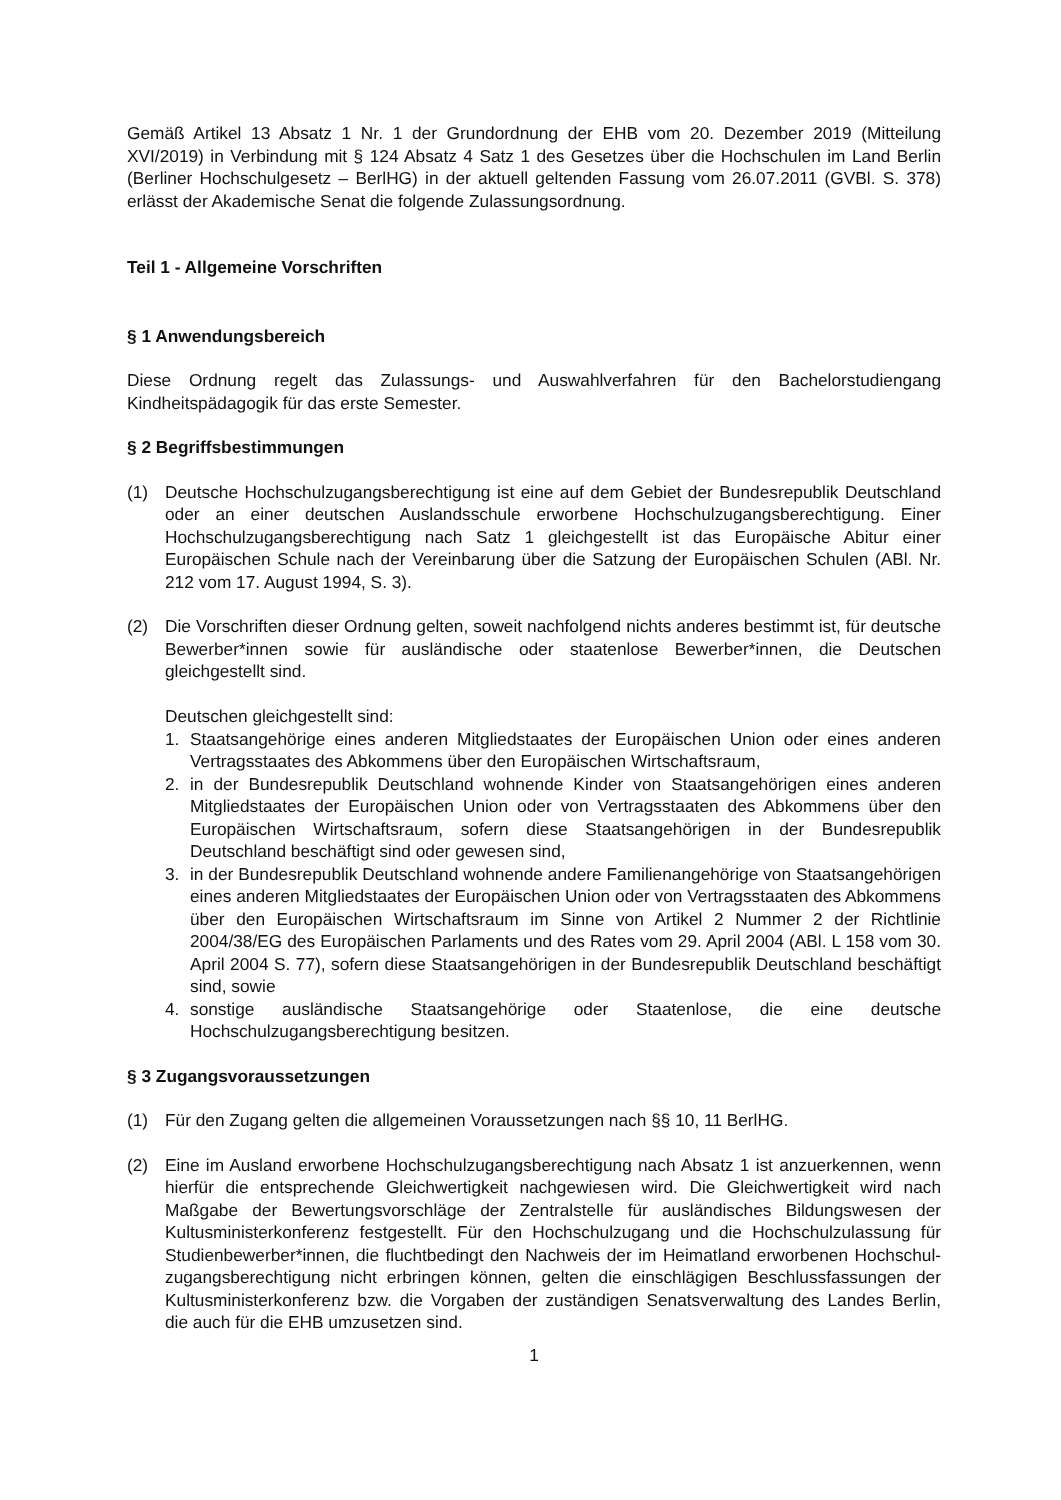Gemäß Artikel 13 Absatz 1 Nr. 1 der Grundordnung der EHB vom 20. Dezember 2019 (Mitteilung XVI/2019) in Verbindung mit § 124 Absatz 4 Satz 1 des Gesetzes über die Hochschulen im Land Berlin (Berliner Hochschulgesetz – BerlHG) in der aktuell geltenden Fassung vom 26.07.2011 (GVBl. S. 378) erlässt der Akademische Senat die folgende Zulassungsordnung.
Teil 1 - Allgemeine Vorschriften
§ 1 Anwendungsbereich
Diese Ordnung regelt das Zulassungs- und Auswahlverfahren für den Bachelorstudiengang Kindheitspädagogik für das erste Semester.
§ 2 Begriffsbestimmungen
(1) Deutsche Hochschulzugangsberechtigung ist eine auf dem Gebiet der Bundesrepublik Deutschland oder an einer deutschen Auslandsschule erworbene Hochschulzugangs­berechtigung. Einer Hochschulzugangsberechtigung nach Satz 1 gleichgestellt ist das Europäische Abitur einer Europäischen Schule nach der Vereinbarung über die Satzung der Europäischen Schulen (ABl. Nr. 212 vom 17. August 1994, S. 3).
(2) Die Vorschriften dieser Ordnung gelten, soweit nachfolgend nichts anderes bestimmt ist, für deutsche Bewerber*innen sowie für ausländische oder staatenlose Bewerber*innen, die Deutschen gleichgestellt sind.
Deutschen gleichgestellt sind:
1. Staatsangehörige eines anderen Mitgliedstaates der Europäischen Union oder eines anderen Vertragsstaates des Abkommens über den Europäischen Wirtschaftsraum,
2. in der Bundesrepublik Deutschland wohnende Kinder von Staatsangehörigen eines anderen Mitgliedstaates der Europäischen Union oder von Vertragsstaaten des Abkommens über den Europäischen Wirtschaftsraum, sofern diese Staats­angehörigen in der Bundesrepublik Deutschland beschäftigt sind oder gewesen sind,
3. in der Bundesrepublik Deutschland wohnende andere Familienangehörige von Staatsangehörigen eines anderen Mitgliedstaates der Europäischen Union oder von Vertragsstaaten des Abkommens über den Europäischen Wirtschaftsraum im Sinne von Artikel 2 Nummer 2 der Richtlinie 2004/38/EG des Europäischen Parlaments und des Rates vom 29. April 2004 (ABl. L 158 vom 30. April 2004 S. 77), sofern diese Staatsangehörigen in der Bundesrepublik Deutschland beschäftigt sind, sowie
4. sonstige ausländische Staatsangehörige oder Staatenlose, die eine deutsche Hochschulzugangsberechtigung besitzen.
§ 3 Zugangsvoraussetzungen
(1) Für den Zugang gelten die allgemeinen Voraussetzungen nach §§ 10, 11 BerlHG.
(2) Eine im Ausland erworbene Hochschulzugangsberechtigung nach Absatz 1 ist anzuerkennen, wenn hierfür die entsprechende Gleichwertigkeit nachgewiesen wird. Die Gleichwertigkeit wird nach Maßgabe der Bewertungsvorschläge der Zentralstelle für ausländisches Bildungswesen der Kultusministerkonferenz festgestellt. Für den Hochschulzugang und die Hochschulzulassung für Studienbewerber*innen, die fluchtbedingt den Nachweis der im Heimatland erworbenen Hochschul­zugangsberechtigung nicht erbringen können, gelten die einschlägigen Beschlussfassungen der Kultusministerkonferenz bzw. die Vorgaben der zuständigen Senatsverwaltung des Landes Berlin, die auch für die EHB umzusetzen sind.
1